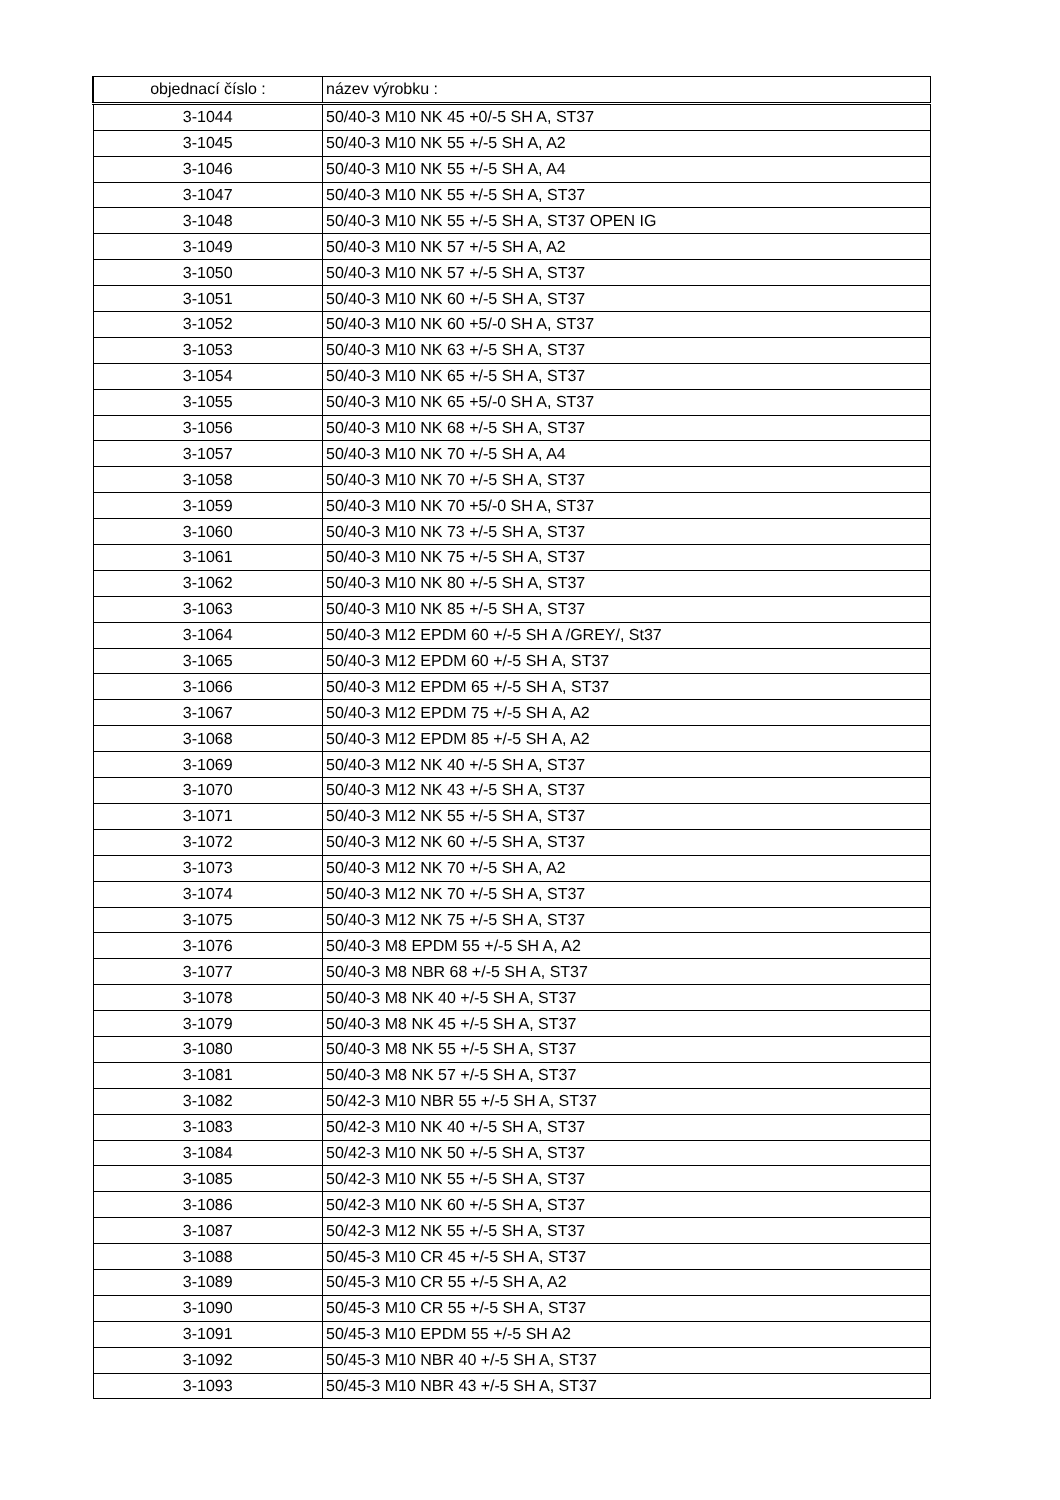| objednací číslo : | název výrobku : |
| --- | --- |
| 3-1044 | 50/40-3 M10 NK 45 +0/-5 SH A, ST37 |
| 3-1045 | 50/40-3 M10 NK 55 +/-5 SH A, A2 |
| 3-1046 | 50/40-3 M10 NK 55 +/-5 SH A, A4 |
| 3-1047 | 50/40-3 M10 NK 55 +/-5 SH A, ST37 |
| 3-1048 | 50/40-3 M10 NK 55 +/-5 SH A, ST37 OPEN IG |
| 3-1049 | 50/40-3 M10 NK 57 +/-5 SH A, A2 |
| 3-1050 | 50/40-3 M10 NK 57 +/-5 SH A, ST37 |
| 3-1051 | 50/40-3 M10 NK 60 +/-5 SH A, ST37 |
| 3-1052 | 50/40-3 M10 NK 60 +5/-0 SH A, ST37 |
| 3-1053 | 50/40-3 M10 NK 63 +/-5 SH A, ST37 |
| 3-1054 | 50/40-3 M10 NK 65 +/-5 SH A, ST37 |
| 3-1055 | 50/40-3 M10 NK 65 +5/-0 SH A, ST37 |
| 3-1056 | 50/40-3 M10 NK 68 +/-5 SH A, ST37 |
| 3-1057 | 50/40-3 M10 NK 70 +/-5 SH A, A4 |
| 3-1058 | 50/40-3 M10 NK 70 +/-5 SH A, ST37 |
| 3-1059 | 50/40-3 M10 NK 70 +5/-0 SH A, ST37 |
| 3-1060 | 50/40-3 M10 NK 73 +/-5 SH A, ST37 |
| 3-1061 | 50/40-3 M10 NK 75 +/-5 SH A, ST37 |
| 3-1062 | 50/40-3 M10 NK 80 +/-5 SH A, ST37 |
| 3-1063 | 50/40-3 M10 NK 85 +/-5 SH A, ST37 |
| 3-1064 | 50/40-3 M12 EPDM 60 +/-5 SH A /GREY/, St37 |
| 3-1065 | 50/40-3 M12 EPDM 60 +/-5 SH A, ST37 |
| 3-1066 | 50/40-3 M12 EPDM 65 +/-5 SH A, ST37 |
| 3-1067 | 50/40-3 M12 EPDM 75 +/-5 SH A, A2 |
| 3-1068 | 50/40-3 M12 EPDM 85 +/-5 SH A, A2 |
| 3-1069 | 50/40-3 M12 NK 40 +/-5 SH A, ST37 |
| 3-1070 | 50/40-3 M12 NK 43 +/-5 SH A, ST37 |
| 3-1071 | 50/40-3 M12 NK 55 +/-5 SH A, ST37 |
| 3-1072 | 50/40-3 M12 NK 60 +/-5 SH A, ST37 |
| 3-1073 | 50/40-3 M12 NK 70 +/-5 SH A, A2 |
| 3-1074 | 50/40-3 M12 NK 70 +/-5 SH A, ST37 |
| 3-1075 | 50/40-3 M12 NK 75 +/-5 SH A, ST37 |
| 3-1076 | 50/40-3 M8 EPDM 55 +/-5 SH A, A2 |
| 3-1077 | 50/40-3 M8 NBR 68 +/-5 SH A, ST37 |
| 3-1078 | 50/40-3 M8 NK 40 +/-5 SH A, ST37 |
| 3-1079 | 50/40-3 M8 NK 45 +/-5 SH A, ST37 |
| 3-1080 | 50/40-3 M8 NK 55 +/-5 SH A, ST37 |
| 3-1081 | 50/40-3 M8 NK 57 +/-5 SH A, ST37 |
| 3-1082 | 50/42-3 M10 NBR 55 +/-5 SH A, ST37 |
| 3-1083 | 50/42-3 M10 NK 40 +/-5 SH A, ST37 |
| 3-1084 | 50/42-3 M10 NK 50 +/-5 SH A, ST37 |
| 3-1085 | 50/42-3 M10 NK 55 +/-5 SH A, ST37 |
| 3-1086 | 50/42-3 M10 NK 60 +/-5 SH A, ST37 |
| 3-1087 | 50/42-3 M12 NK 55 +/-5 SH A, ST37 |
| 3-1088 | 50/45-3 M10 CR 45 +/-5 SH A, ST37 |
| 3-1089 | 50/45-3 M10 CR 55 +/-5 SH A, A2 |
| 3-1090 | 50/45-3 M10 CR 55 +/-5 SH A, ST37 |
| 3-1091 | 50/45-3 M10 EPDM 55 +/-5 SH A2 |
| 3-1092 | 50/45-3 M10 NBR 40 +/-5 SH A, ST37 |
| 3-1093 | 50/45-3 M10 NBR 43 +/-5 SH A, ST37 |